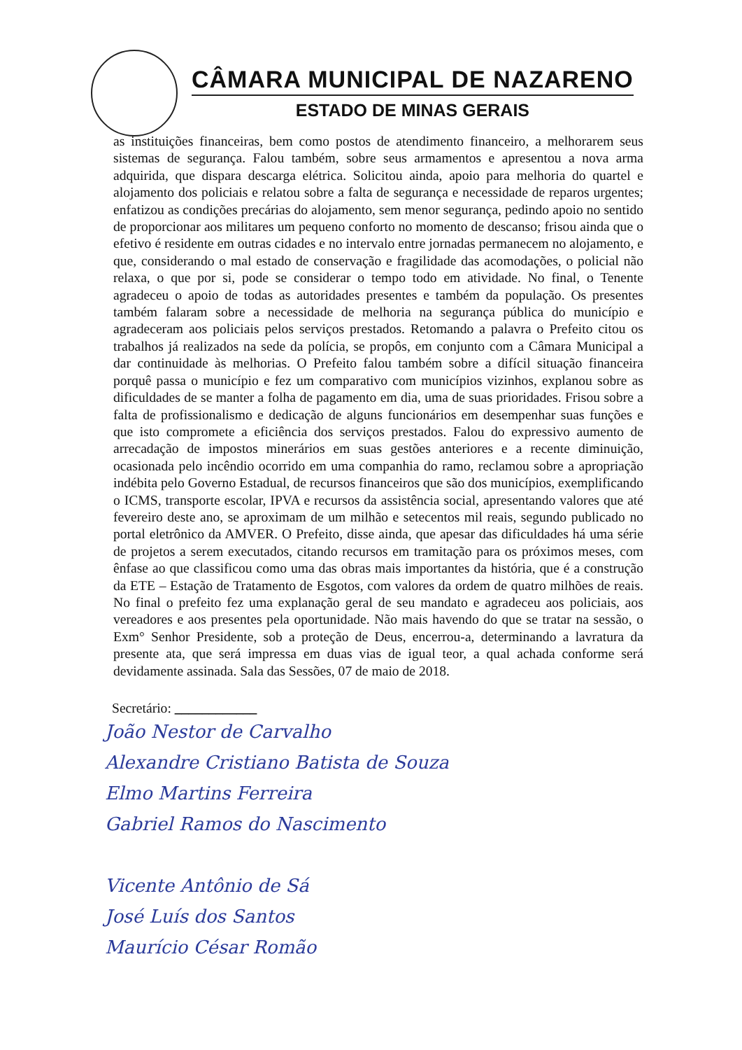CÂMARA MUNICIPAL DE NAZARENO
ESTADO DE MINAS GERAIS
as instituições financeiras, bem como postos de atendimento financeiro, a melhorarem seus sistemas de segurança. Falou também, sobre seus armamentos e apresentou a nova arma adquirida, que dispara descarga elétrica. Solicitou ainda, apoio para melhoria do quartel e alojamento dos policiais e relatou sobre a falta de segurança e necessidade de reparos urgentes; enfatizou as condições precárias do alojamento, sem menor segurança, pedindo apoio no sentido de proporcionar aos militares um pequeno conforto no momento de descanso; frisou ainda que o efetivo é residente em outras cidades e no intervalo entre jornadas permanecem no alojamento, e que, considerando o mal estado de conservação e fragilidade das acomodações, o policial não relaxa, o que por si, pode se considerar o tempo todo em atividade. No final, o Tenente agradeceu o apoio de todas as autoridades presentes e também da população. Os presentes também falaram sobre a necessidade de melhoria na segurança pública do município e agradeceram aos policiais pelos serviços prestados. Retomando a palavra o Prefeito citou os trabalhos já realizados na sede da polícia, se propôs, em conjunto com a Câmara Municipal a dar continuidade às melhorias. O Prefeito falou também sobre a difícil situação financeira porquê passa o município e fez um comparativo com municípios vizinhos, explanou sobre as dificuldades de se manter a folha de pagamento em dia, uma de suas prioridades. Frisou sobre a falta de profissionalismo e dedicação de alguns funcionários em desempenhar suas funções e que isto compromete a eficiência dos serviços prestados. Falou do expressivo aumento de arrecadação de impostos minerários em suas gestões anteriores e a recente diminuição, ocasionada pelo incêndio ocorrido em uma companhia do ramo, reclamou sobre a apropriação indébita pelo Governo Estadual, de recursos financeiros que são dos municípios, exemplificando o ICMS, transporte escolar, IPVA e recursos da assistência social, apresentando valores que até fevereiro deste ano, se aproximam de um milhão e setecentos mil reais, segundo publicado no portal eletrônico da AMVER. O Prefeito, disse ainda, que apesar das dificuldades há uma série de projetos a serem executados, citando recursos em tramitação para os próximos meses, com ênfase ao que classificou como uma das obras mais importantes da história, que é a construção da ETE – Estação de Tratamento de Esgotos, com valores da ordem de quatro milhões de reais. No final o prefeito fez uma explanação geral de seu mandato e agradeceu aos policiais, aos vereadores e aos presentes pela oportunidade. Não mais havendo do que se tratar na sessão, o Exm° Senhor Presidente, sob a proteção de Deus, encerrou-a, determinando a lavratura da presente ata, que será impressa em duas vias de igual teor, a qual achada conforme será devidamente assinada. Sala das Sessões, 07 de maio de 2018.
Secretário: ____________
João Nestor de Carvalho
Alexandre Cristiano Batista de Souza
Elmo Martins Ferreira
Gabriel Ramos do Nascimento
Vicente Antônio de Sá
José Luís dos Santos
Maurício César Romão